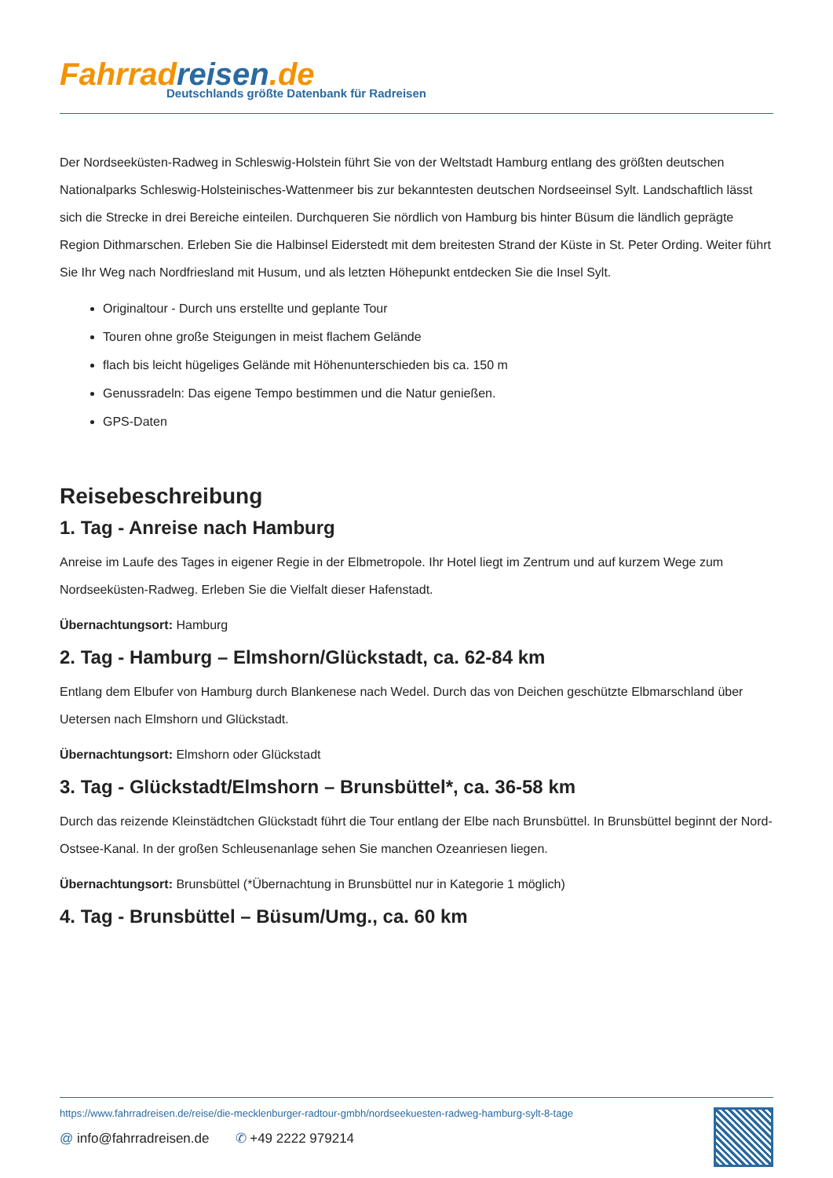Fahrrad reisen.de
Deutschlands größte Datenbank für Radreisen
Der Nordseeküsten-Radweg in Schleswig-Holstein führt Sie von der Weltstadt Hamburg entlang des größten deutschen Nationalparks Schleswig-Holsteinisches-Wattenmeer bis zur bekanntesten deutschen Nordseeinsel Sylt. Landschaftlich lässt sich die Strecke in drei Bereiche einteilen. Durchqueren Sie nördlich von Hamburg bis hinter Büsum die ländlich geprägte Region Dithmarschen. Erleben Sie die Halbinsel Eiderstedt mit dem breitesten Strand der Küste in St. Peter Ording. Weiter führt Sie Ihr Weg nach Nordfriesland mit Husum, und als letzten Höhepunkt entdecken Sie die Insel Sylt.
Originaltour - Durch uns erstellte und geplante Tour
Touren ohne große Steigungen in meist flachem Gelände
flach bis leicht hügeliges Gelände mit Höhenunterschieden bis ca. 150 m
Genussradeln: Das eigene Tempo bestimmen und die Natur genießen.
GPS-Daten
Reisebeschreibung
1. Tag - Anreise nach Hamburg
Anreise im Laufe des Tages in eigener Regie in der Elbmetropole. Ihr Hotel liegt im Zentrum und auf kurzem Wege zum Nordseeküsten-Radweg. Erleben Sie die Vielfalt dieser Hafenstadt.
Übernachtungsort: Hamburg
2. Tag - Hamburg – Elmshorn/Glückstadt, ca. 62-84 km
Entlang dem Elbufer von Hamburg durch Blankenese nach Wedel. Durch das von Deichen geschützte Elbmarschland über Uetersen nach Elmshorn und Glückstadt.
Übernachtungsort: Elmshorn oder Glückstadt
3. Tag - Glückstadt/Elmshorn – Brunsbüttel*, ca. 36-58 km
Durch das reizende Kleinstädtchen Glückstadt führt die Tour entlang der Elbe nach Brunsbüttel. In Brunsbüttel beginnt der Nord-Ostsee-Kanal. In der großen Schleusenanlage sehen Sie manchen Ozeanriesen liegen.
Übernachtungsort: Brunsbüttel (*Übernachtung in Brunsbüttel nur in Kategorie 1 möglich)
4. Tag - Brunsbüttel – Büsum/Umg., ca. 60 km
https://www.fahrradreisen.de/reise/die-mecklenburger-radtour-gmbh/nordseekuesten-radweg-hamburg-sylt-8-tage
@ info@fahrradreisen.de ✆ +49 2222 979214